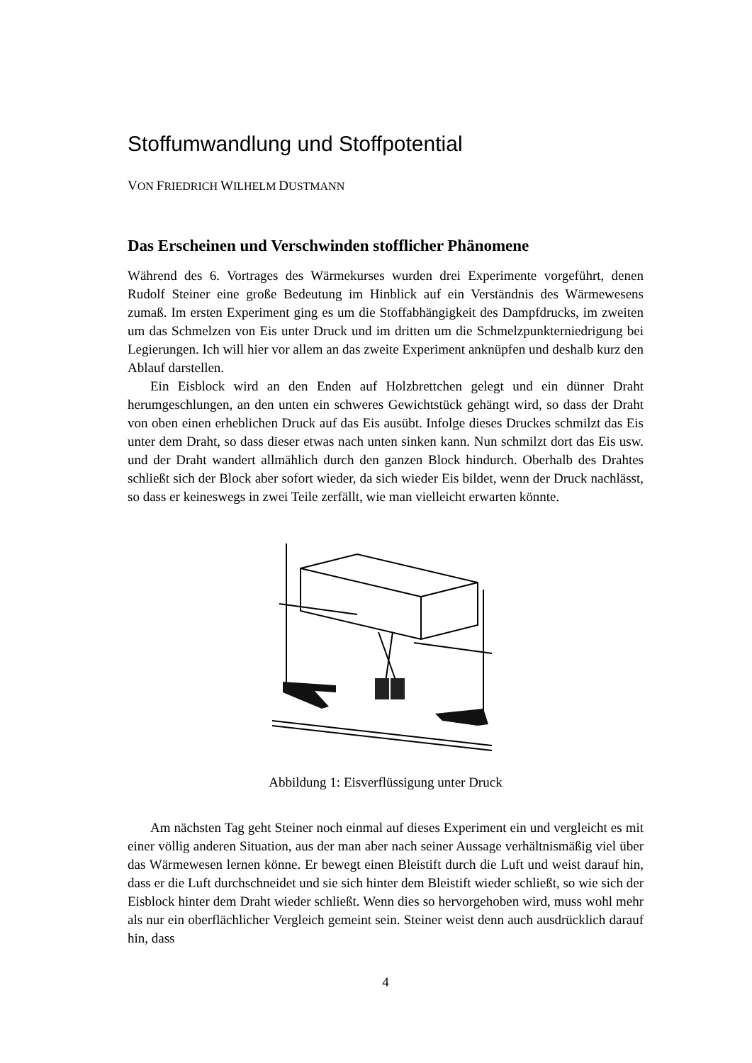Stoffumwandlung und Stoffpotential
VON FRIEDRICH WILHELM DUSTMANN
Das Erscheinen und Verschwinden stofflicher Phänomene
Während des 6. Vortrages des Wärmekurses wurden drei Experimente vorgeführt, denen Rudolf Steiner eine große Bedeutung im Hinblick auf ein Verständnis des Wärmewesens zumaß. Im ersten Experiment ging es um die Stoffabhängigkeit des Dampfdrucks, im zweiten um das Schmelzen von Eis unter Druck und im dritten um die Schmelzpunkterniedrigung bei Legierungen. Ich will hier vor allem an das zweite Experiment anknüpfen und deshalb kurz den Ablauf darstellen.
Ein Eisblock wird an den Enden auf Holzbrettchen gelegt und ein dünner Draht herumgeschlungen, an den unten ein schweres Gewichtstück gehängt wird, so dass der Draht von oben einen erheblichen Druck auf das Eis ausübt. Infolge dieses Druckes schmilzt das Eis unter dem Draht, so dass dieser etwas nach unten sinken kann. Nun schmilzt dort das Eis usw. und der Draht wandert allmählich durch den ganzen Block hindurch. Oberhalb des Drahtes schließt sich der Block aber sofort wieder, da sich wieder Eis bildet, wenn der Druck nachlässt, so dass er keineswegs in zwei Teile zerfällt, wie man vielleicht erwarten könnte.
Abbildung 1: Eisverflüssigung unter Druck
Am nächsten Tag geht Steiner noch einmal auf dieses Experiment ein und vergleicht es mit einer völlig anderen Situation, aus der man aber nach seiner Aussage verhältnismäßig viel über das Wärmewesen lernen könne. Er bewegt einen Bleistift durch die Luft und weist darauf hin, dass er die Luft durchschneidet und sie sich hinter dem Bleistift wieder schließt, so wie sich der Eisblock hinter dem Draht wieder schließt. Wenn dies so hervorgehoben wird, muss wohl mehr als nur ein oberflächlicher Vergleich gemeint sein. Steiner weist denn auch ausdrücklich darauf hin, dass
4